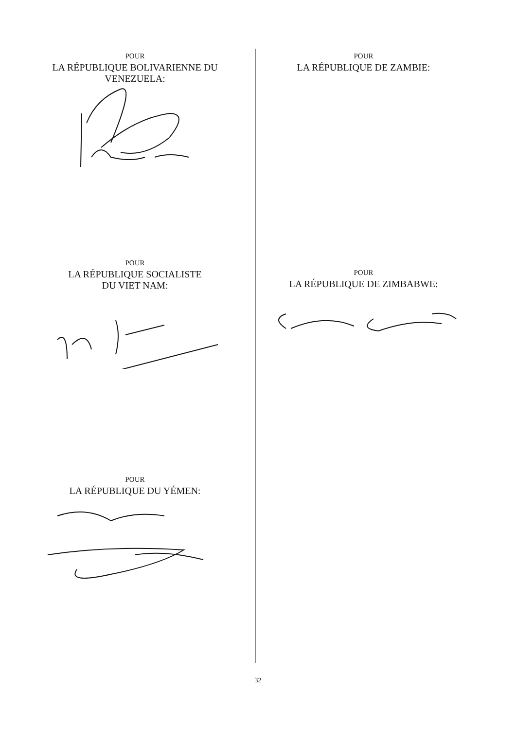POUR
LA RÉPUBLIQUE BOLIVARIENNE DU
VENEZUELA:
POUR
LA RÉPUBLIQUE SOCIALISTE
DU VIET NAM:
POUR
LA RÉPUBLIQUE DU YÉMEN:
POUR
LA RÉPUBLIQUE DE ZAMBIE:
POUR
LA RÉPUBLIQUE DE ZIMBABWE:
32